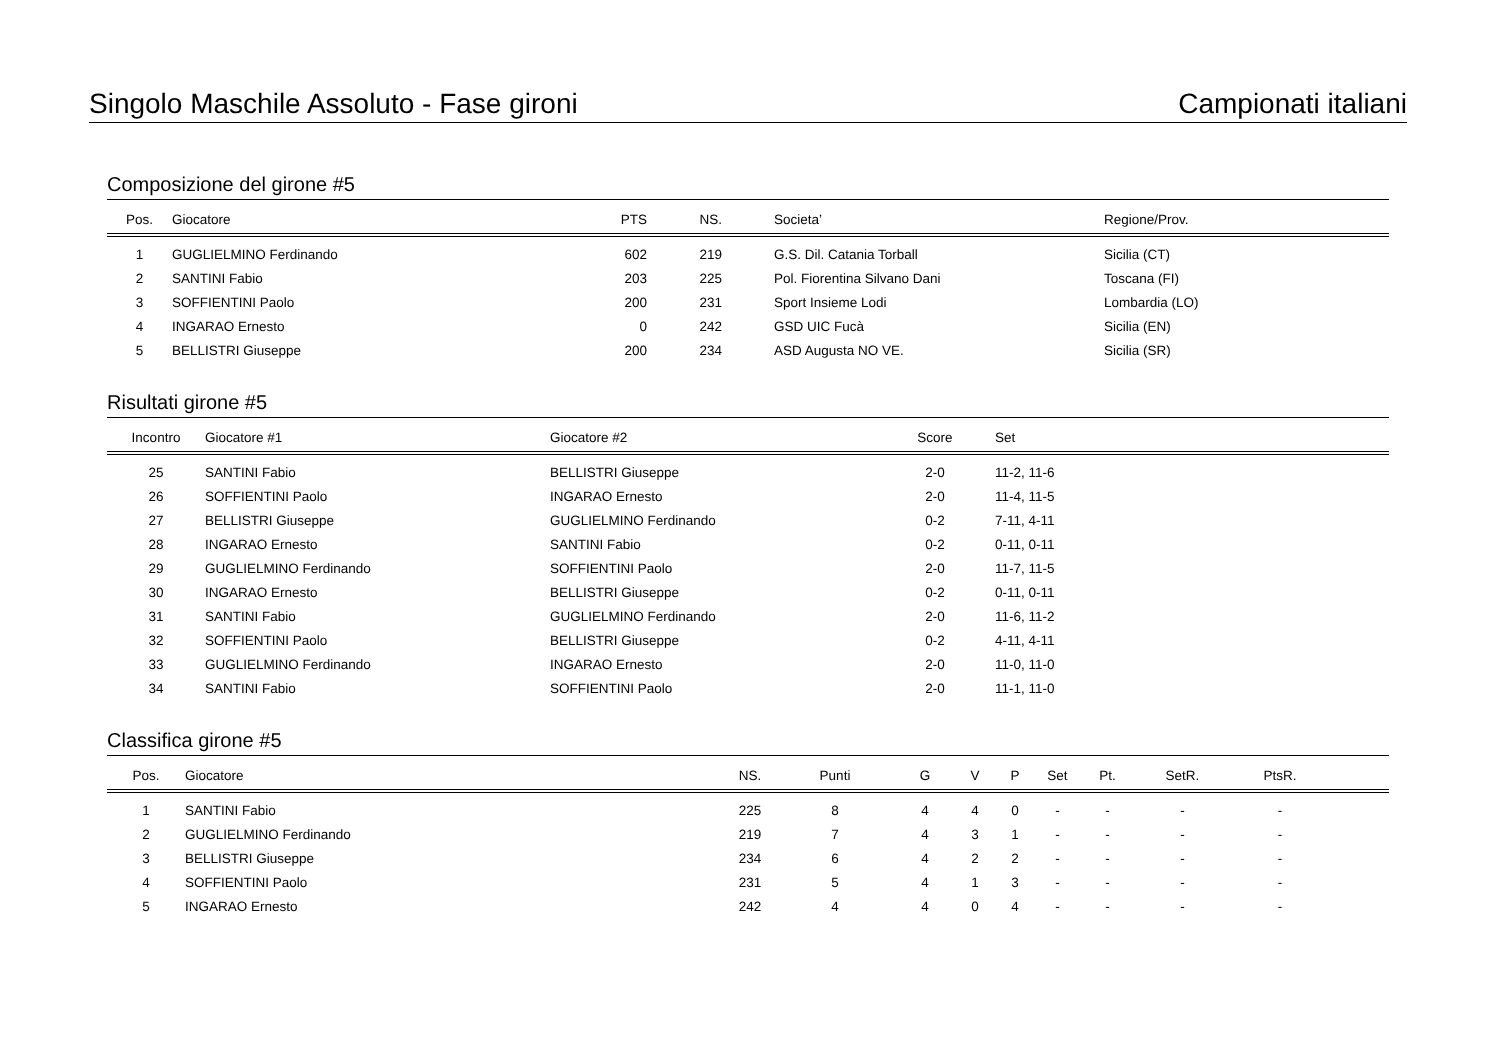Singolo Maschile Assoluto - Fase gironi Campionati italiani
Composizione del girone #5
| Pos. | Giocatore | PTS | NS. | Societa’ | Regione/Prov. |
| --- | --- | --- | --- | --- | --- |
| 1 | GUGLIELMINO Ferdinando | 602 | 219 | G.S. Dil. Catania Torball | Sicilia (CT) |
| 2 | SANTINI Fabio | 203 | 225 | Pol. Fiorentina Silvano Dani | Toscana (FI) |
| 3 | SOFFIENTINI Paolo | 200 | 231 | Sport Insieme Lodi | Lombardia (LO) |
| 4 | INGARAO Ernesto | 0 | 242 | GSD UIC Fucà | Sicilia (EN) |
| 5 | BELLISTRI Giuseppe | 200 | 234 | ASD Augusta NO VE. | Sicilia (SR) |
Risultati girone #5
| Incontro | Giocatore #1 | Giocatore #2 | Score | Set |
| --- | --- | --- | --- | --- |
| 25 | SANTINI Fabio | BELLISTRI Giuseppe | 2-0 | 11-2, 11-6 |
| 26 | SOFFIENTINI Paolo | INGARAO Ernesto | 2-0 | 11-4, 11-5 |
| 27 | BELLISTRI Giuseppe | GUGLIELMINO Ferdinando | 0-2 | 7-11, 4-11 |
| 28 | INGARAO Ernesto | SANTINI Fabio | 0-2 | 0-11, 0-11 |
| 29 | GUGLIELMINO Ferdinando | SOFFIENTINI Paolo | 2-0 | 11-7, 11-5 |
| 30 | INGARAO Ernesto | BELLISTRI Giuseppe | 0-2 | 0-11, 0-11 |
| 31 | SANTINI Fabio | GUGLIELMINO Ferdinando | 2-0 | 11-6, 11-2 |
| 32 | SOFFIENTINI Paolo | BELLISTRI Giuseppe | 0-2 | 4-11, 4-11 |
| 33 | GUGLIELMINO Ferdinando | INGARAO Ernesto | 2-0 | 11-0, 11-0 |
| 34 | SANTINI Fabio | SOFFIENTINI Paolo | 2-0 | 11-1, 11-0 |
Classifica girone #5
| Pos. | Giocatore | NS. | Punti | G | V | P | Set | Pt. | SetR. | PtsR. | |
| --- | --- | --- | --- | --- | --- | --- | --- | --- | --- | --- | --- |
| 1 | SANTINI Fabio | 225 | 8 | 4 | 4 | 0 | - | - | - | - | |
| 2 | GUGLIELMINO Ferdinando | 219 | 7 | 4 | 3 | 1 | - | - | - | - | |
| 3 | BELLISTRI Giuseppe | 234 | 6 | 4 | 2 | 2 | - | - | - | - | |
| 4 | SOFFIENTINI Paolo | 231 | 5 | 4 | 1 | 3 | - | - | - | - | |
| 5 | INGARAO Ernesto | 242 | 4 | 4 | 0 | 4 | - | - | - | - | |